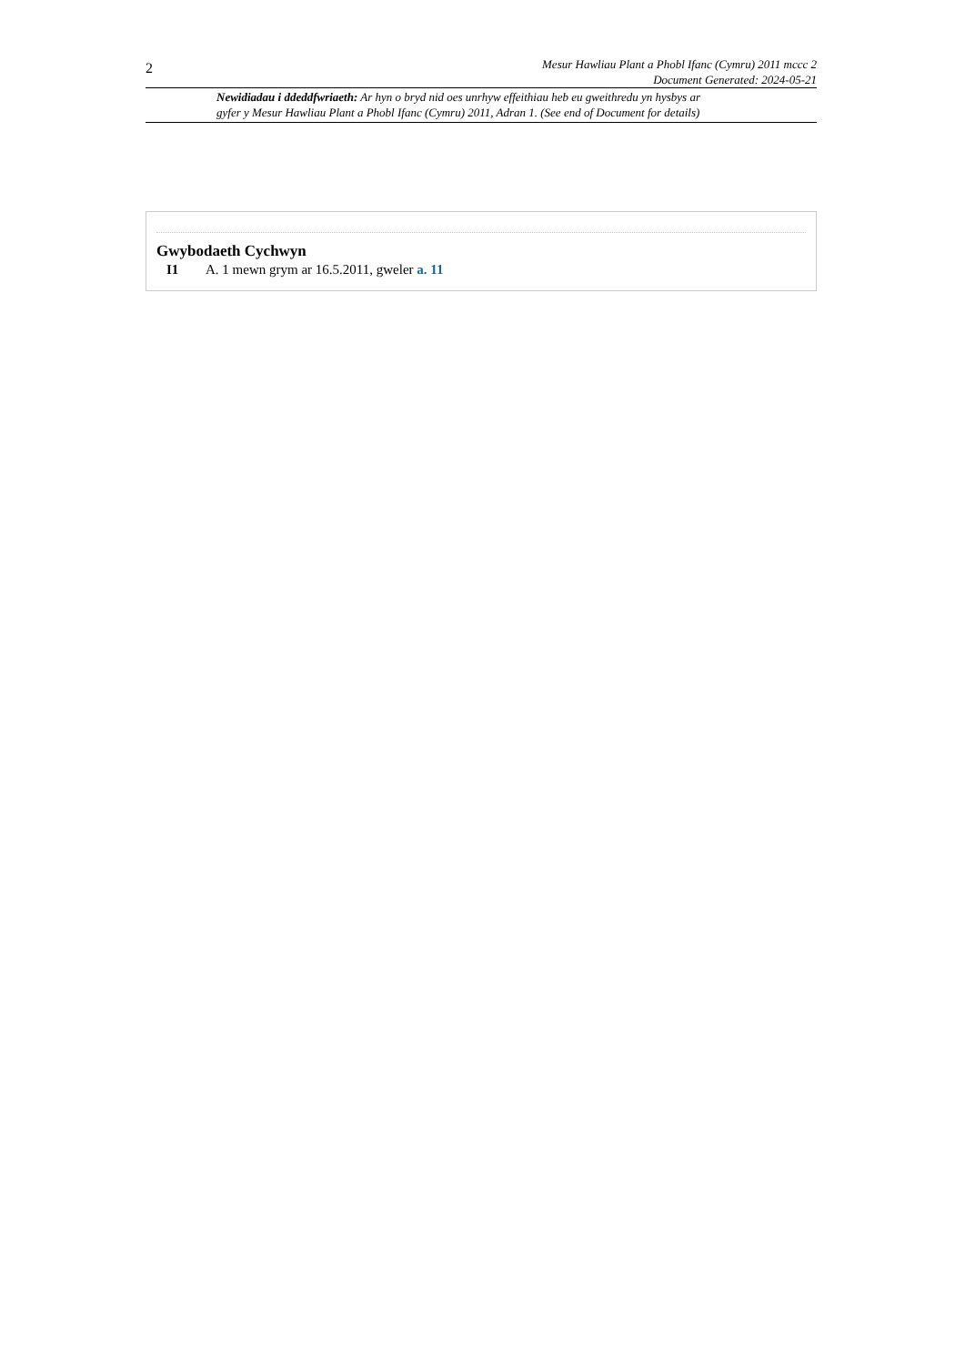2
Mesur Hawliau Plant a Phobl Ifanc (Cymru) 2011 mccc 2
Document Generated: 2024-05-21
Newidiadau i ddeddfwriaeth: Ar hyn o bryd nid oes unrhyw effeithiau heb eu gweithredu yn hysbys ar
gyfer y Mesur Hawliau Plant a Phobl Ifanc (Cymru) 2011, Adran 1. (See end of Document for details)
Gwybodaeth Cychwyn
I1 A. 1 mewn grym ar 16.5.2011, gweler a. 11